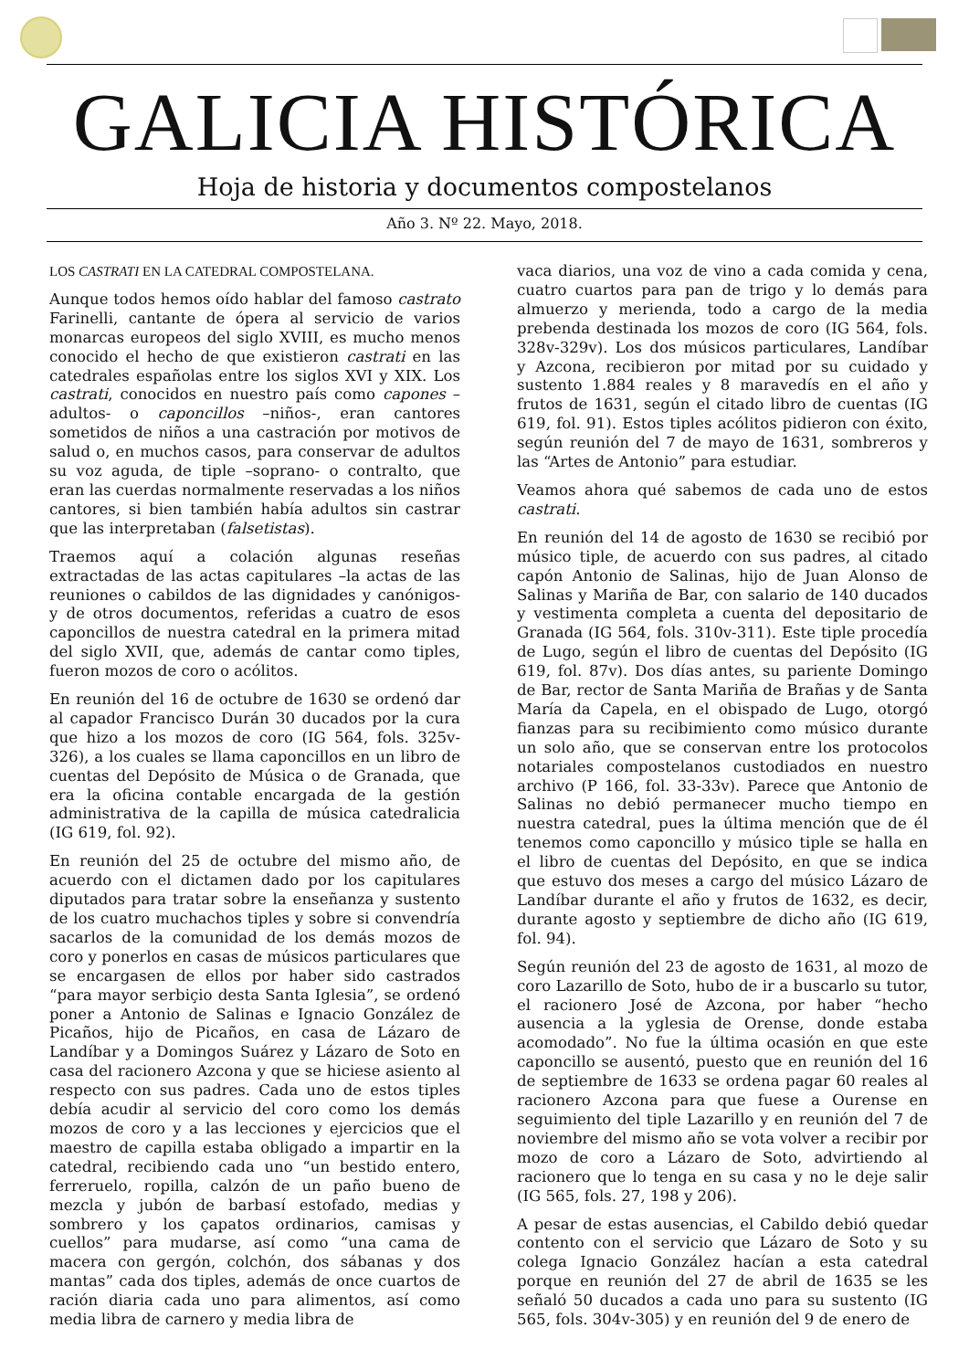GALICIA HISTÓRICA
Hoja de historia y documentos compostelanos
Año 3. Nº 22. Mayo, 2018.
LOS CASTRATI EN LA CATEDRAL COMPOSTELANA.
Aunque todos hemos oído hablar del famoso castrato Farinelli, cantante de ópera al servicio de varios monarcas europeos del siglo XVIII, es mucho menos conocido el hecho de que existieron castrati en las catedrales españolas entre los siglos XVI y XIX. Los castrati, conocidos en nuestro país como capones –adultos- o caponcillos –niños-, eran cantores sometidos de niños a una castración por motivos de salud o, en muchos casos, para conservar de adultos su voz aguda, de tiple –soprano- o contralto, que eran las cuerdas normalmente reservadas a los niños cantores, si bien también había adultos sin castrar que las interpretaban (falsetistas).
Traemos aquí a colación algunas reseñas extractadas de las actas capitulares –la actas de las reuniones o cabildos de las dignidades y canónigos- y de otros documentos, referidas a cuatro de esos caponcillos de nuestra catedral en la primera mitad del siglo XVII, que, además de cantar como tiples, fueron mozos de coro o acólitos.
En reunión del 16 de octubre de 1630 se ordenó dar al capador Francisco Durán 30 ducados por la cura que hizo a los mozos de coro (IG 564, fols. 325v-326), a los cuales se llama caponcillos en un libro de cuentas del Depósito de Música o de Granada, que era la oficina contable encargada de la gestión administrativa de la capilla de música catedralicia (IG 619, fol. 92).
En reunión del 25 de octubre del mismo año, de acuerdo con el dictamen dado por los capitulares diputados para tratar sobre la enseñanza y sustento de los cuatro muchachos tiples y sobre si convendría sacarlos de la comunidad de los demás mozos de coro y ponerlos en casas de músicos particulares que se encargasen de ellos por haber sido castrados “para mayor serbiçio desta Santa Iglesia”, se ordenó poner a Antonio de Salinas e Ignacio González de Picaños, hijo de Picaños, en casa de Lázaro de Landíbar y a Domingos Suárez y Lázaro de Soto en casa del racionero Azcona y que se hiciese asiento al respecto con sus padres. Cada uno de estos tiples debía acudir al servicio del coro como los demás mozos de coro y a las lecciones y ejercicios que el maestro de capilla estaba obligado a impartir en la catedral, recibiendo cada uno “un bestido entero, ferreruelo, ropilla, calzón de un paño bueno de mezcla y jubón de barbasí estofado, medias y sombrero y los çapatos ordinarios, camisas y cuellos” para mudarse, así como “una cama de macera con gergón, colchón, dos sábanas y dos mantas” cada dos tiples, además de once cuartos de ración diaria cada uno para alimentos, así como media libra de carnero y media libra de
vaca diarios, una voz de vino a cada comida y cena, cuatro cuartos para pan de trigo y lo demás para almuerzo y merienda, todo a cargo de la media prebenda destinada los mozos de coro (IG 564, fols. 328v-329v). Los dos músicos particulares, Landíbar y Azcona, recibieron por mitad por su cuidado y sustento 1.884 reales y 8 maravedís en el año y frutos de 1631, según el citado libro de cuentas (IG 619, fol. 91). Estos tiples acólitos pidieron con éxito, según reunión del 7 de mayo de 1631, sombreros y las “Artes de Antonio” para estudiar.
Veamos ahora qué sabemos de cada uno de estos castrati.
En reunión del 14 de agosto de 1630 se recibió por músico tiple, de acuerdo con sus padres, al citado capón Antonio de Salinas, hijo de Juan Alonso de Salinas y Mariña de Bar, con salario de 140 ducados y vestimenta completa a cuenta del depositario de Granada (IG 564, fols. 310v-311). Este tiple procedía de Lugo, según el libro de cuentas del Depósito (IG 619, fol. 87v). Dos días antes, su pariente Domingo de Bar, rector de Santa Mariña de Brañas y de Santa María da Capela, en el obispado de Lugo, otorgó fianzas para su recibimiento como músico durante un solo año, que se conservan entre los protocolos notariales compostelanos custodiados en nuestro archivo (P 166, fol. 33-33v). Parece que Antonio de Salinas no debió permanecer mucho tiempo en nuestra catedral, pues la última mención que de él tenemos como caponcillo y músico tiple se halla en el libro de cuentas del Depósito, en que se indica que estuvo dos meses a cargo del músico Lázaro de Landíbar durante el año y frutos de 1632, es decir, durante agosto y septiembre de dicho año (IG 619, fol. 94).
Según reunión del 23 de agosto de 1631, al mozo de coro Lazarillo de Soto, hubo de ir a buscarlo su tutor, el racionero José de Azcona, por haber “hecho ausencia a la yglesia de Orense, donde estaba acomodado”. No fue la última ocasión en que este caponcillo se ausentó, puesto que en reunión del 16 de septiembre de 1633 se ordena pagar 60 reales al racionero Azcona para que fuese a Ourense en seguimiento del tiple Lazarillo y en reunión del 7 de noviembre del mismo año se vota volver a recibir por mozo de coro a Lázaro de Soto, advirtiendo al racionero que lo tenga en su casa y no le deje salir (IG 565, fols. 27, 198 y 206).
A pesar de estas ausencias, el Cabildo debió quedar contento con el servicio que Lázaro de Soto y su colega Ignacio González hacían a esta catedral porque en reunión del 27 de abril de 1635 se les señaló 50 ducados a cada uno para su sustento (IG 565, fols. 304v-305) y en reunión del 9 de enero de